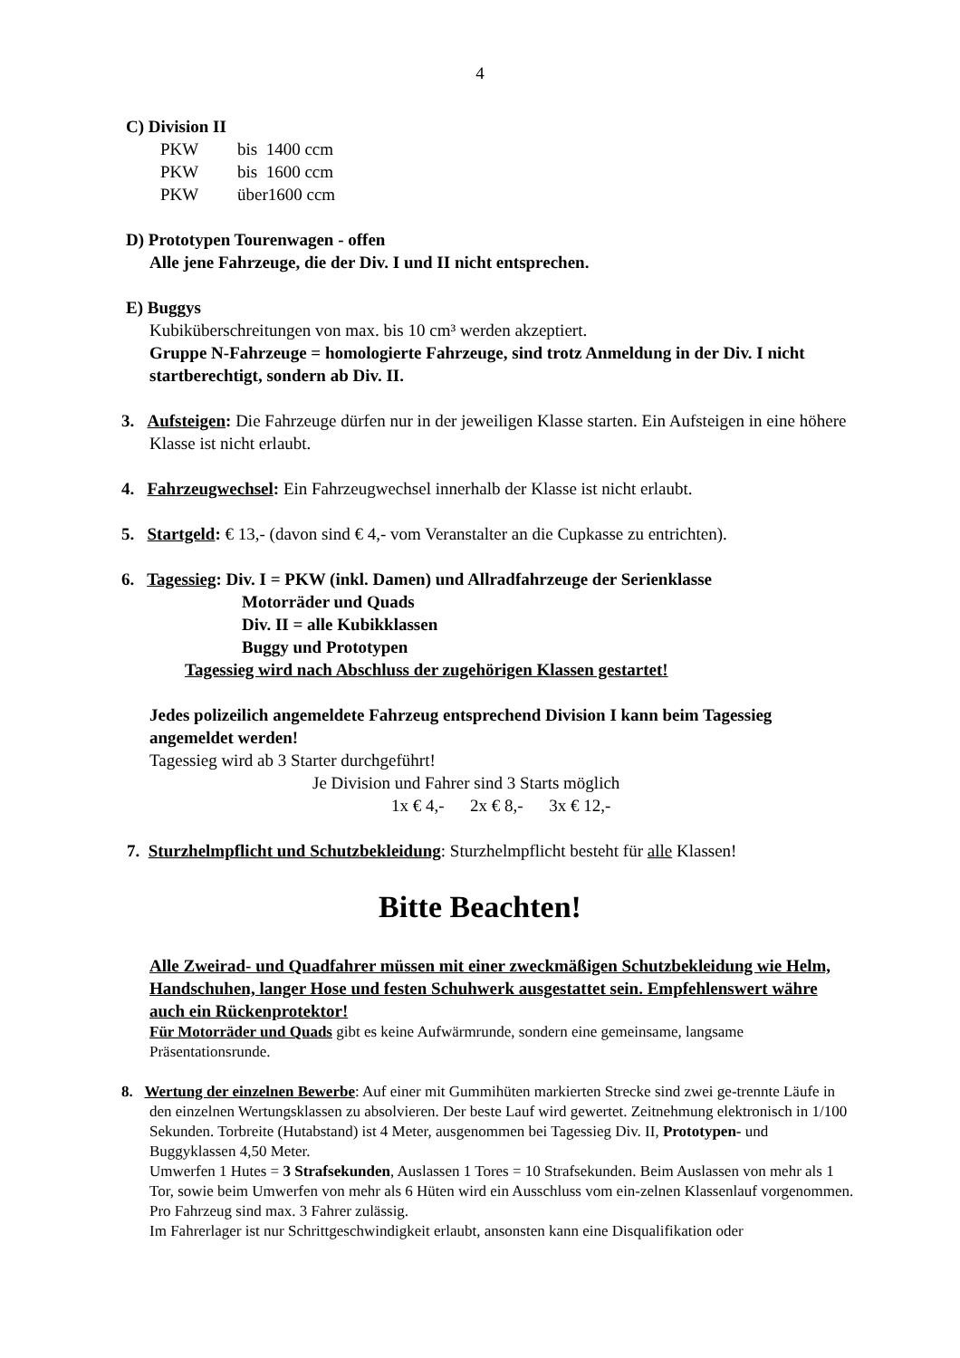4
C) Division II
PKW bis 1400 ccm
PKW bis 1600 ccm
PKW über1600 ccm
D) Prototypen Tourenwagen - offen
Alle jene Fahrzeuge, die der Div. I und II nicht entsprechen.
E) Buggys
Kubiküberschreitungen von max. bis 10 cm³ werden akzeptiert.
Gruppe N-Fahrzeuge = homologierte Fahrzeuge, sind trotz Anmeldung in der Div. I nicht startberechtigt, sondern ab Div. II.
3. Aufsteigen: Die Fahrzeuge dürfen nur in der jeweiligen Klasse starten. Ein Aufsteigen in eine höhere Klasse ist nicht erlaubt.
4. Fahrzeugwechsel: Ein Fahrzeugwechsel innerhalb der Klasse ist nicht erlaubt.
5. Startgeld: € 13,- (davon sind € 4,- vom Veranstalter an die Cupkasse zu entrichten).
6. Tagessieg: Div. I = PKW (inkl. Damen) und Allradfahrzeuge der Serienklasse
Motorräder und Quads
Div. II = alle Kubikklassen
Buggy und Prototypen
Tagessieg wird nach Abschluss der zugehörigen Klassen gestartet!
Jedes polizeilich angemeldete Fahrzeug entsprechend Division I kann beim Tagessieg angemeldet werden!
Tagessieg wird ab 3 Starter durchgeführt!
Je Division und Fahrer sind 3 Starts möglich
1x € 4,- 2x € 8,- 3x € 12,-
7. Sturzhelmpflicht und Schutzbekleidung: Sturzhelmpflicht besteht für alle Klassen!
Bitte Beachten!
Alle Zweirad- und Quadfahrer müssen mit einer zweckmäßigen Schutzbekleidung wie Helm, Handschuhen, langer Hose und festen Schuhwerk ausgestattet sein. Empfehlenswert währe auch ein Rückenprotektor!
Für Motorräder und Quads gibt es keine Aufwärmrunde, sondern eine gemeinsame, langsame Präsentationsrunde.
8. Wertung der einzelnen Bewerbe: Auf einer mit Gummihüten markierten Strecke sind zwei ge-trennte Läufe in den einzelnen Wertungsklassen zu absolvieren. Der beste Lauf wird gewertet. Zeitnehmung elektronisch in 1/100 Sekunden. Torbreite (Hutabstand) ist 4 Meter, ausgenommen bei Tagessieg Div. II, Prototypen- und Buggyklassen 4,50 Meter.
Umwerfen 1 Hutes = 3 Strafsekunden, Auslassen 1 Tores = 10 Strafsekunden. Beim Auslassen von mehr als 1 Tor, sowie beim Umwerfen von mehr als 6 Hüten wird ein Ausschluss vom ein-zelnen Klassenlauf vorgenommen.
Pro Fahrzeug sind max. 3 Fahrer zulässig.
Im Fahrerlager ist nur Schrittgeschwindigkeit erlaubt, ansonsten kann eine Disqualifikation oder